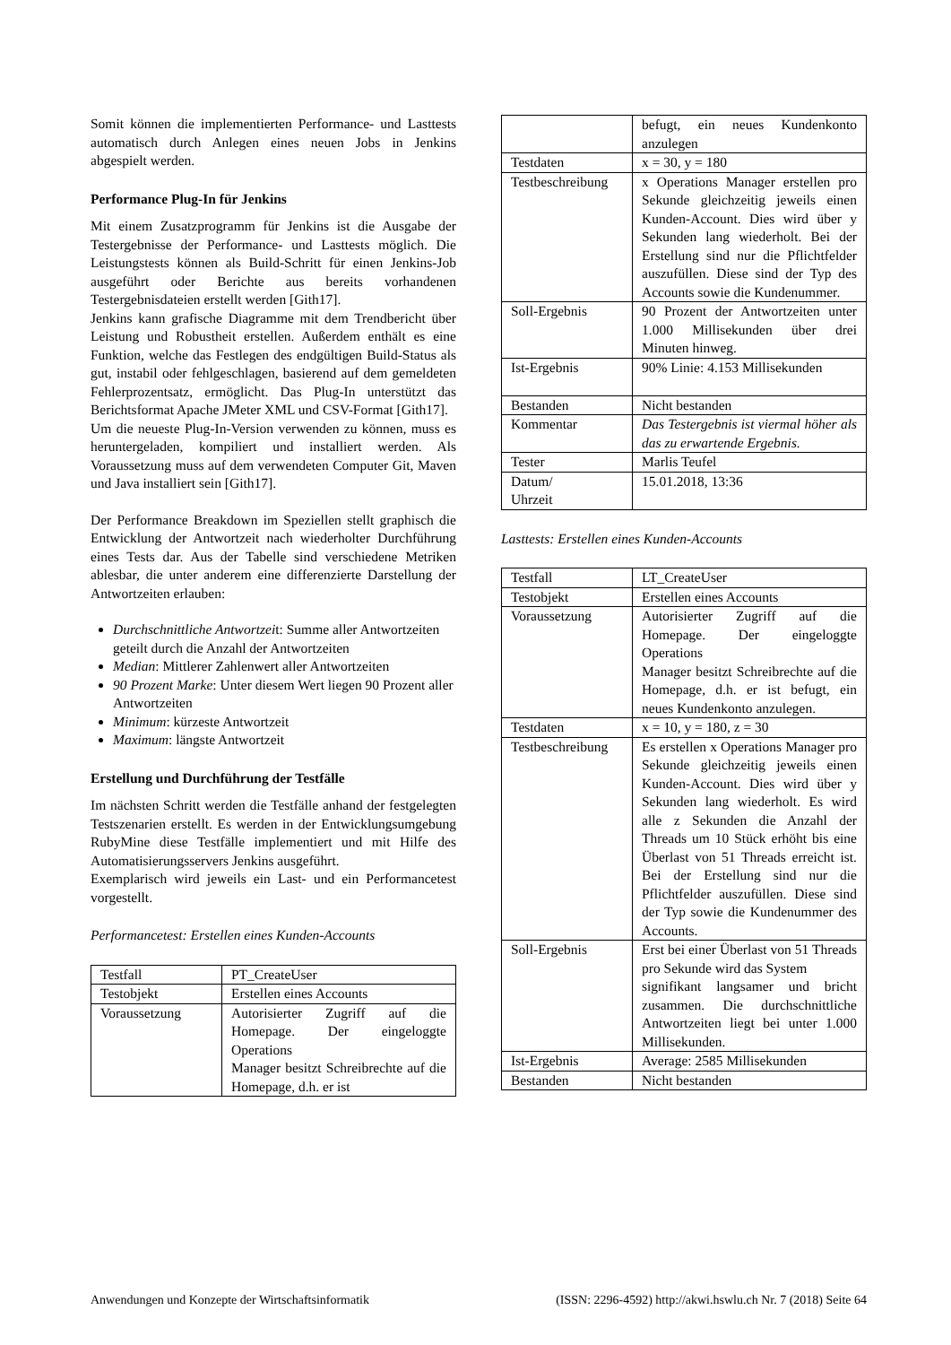Somit können die implementierten Performance- und Lasttests automatisch durch Anlegen eines neuen Jobs in Jenkins abgespielt werden.
Performance Plug-In für Jenkins
Mit einem Zusatzprogramm für Jenkins ist die Ausgabe der Testergebnisse der Performance- und Lasttests möglich. Die Leistungstests können als Build-Schritt für einen Jenkins-Job ausgeführt oder Berichte aus bereits vorhandenen Testergebnisdateien erstellt werden [Gith17].
Jenkins kann grafische Diagramme mit dem Trendbericht über Leistung und Robustheit erstellen. Außerdem enthält es eine Funktion, welche das Festlegen des endgültigen Build-Status als gut, instabil oder fehlgeschlagen, basierend auf dem gemeldeten Fehlerprozentsatz, ermöglicht. Das Plug-In unterstützt das Berichtsformat Apache JMeter XML und CSV-Format [Gith17].
Um die neueste Plug-In-Version verwenden zu können, muss es heruntergeladen, kompiliert und installiert werden. Als Voraussetzung muss auf dem verwendeten Computer Git, Maven und Java installiert sein [Gith17].
Der Performance Breakdown im Speziellen stellt graphisch die Entwicklung der Antwortzeit nach wiederholter Durchführung eines Tests dar. Aus der Tabelle sind verschiedene Metriken ablesbar, die unter anderem eine differenzierte Darstellung der Antwortzeiten erlauben:
Durchschnittliche Antwortzeit: Summe aller Antwortzeiten geteilt durch die Anzahl der Antwortzeiten
Median: Mittlerer Zahlenwert aller Antwortzeiten
90 Prozent Marke: Unter diesem Wert liegen 90 Prozent aller Antwortzeiten
Minimum: kürzeste Antwortzeit
Maximum: längste Antwortzeit
Erstellung und Durchführung der Testfälle
Im nächsten Schritt werden die Testfälle anhand der festgelegten Testszenarien erstellt. Es werden in der Entwicklungsumgebung RubyMine diese Testfälle implementiert und mit Hilfe des Automatisierungsservers Jenkins ausgeführt.
Exemplarisch wird jeweils ein Last- und ein Performancetest vorgestellt.
Performancetest: Erstellen eines Kunden-Accounts
| Testfall | PT_CreateUser |
| Testobjekt | Erstellen eines Accounts |
| Voraussetzung | Autorisierter Zugriff auf die Homepage. Der eingeloggte Operations Manager besitzt Schreibrechte auf die Homepage, d.h. er ist |
| | befugt, ein neues Kundenkonto anzulegen |
| Testdaten | x = 30, y = 180 |
| Testbeschreibung | x Operations Manager erstellen pro Sekunde gleichzeitig jeweils einen Kunden-Account. Dies wird über y Sekunden lang wiederholt. Bei der Erstellung sind nur die Pflichtfelder auszufüllen. Diese sind der Typ des Accounts sowie die Kundenummer. |
| Soll-Ergebnis | 90 Prozent der Antwortzeiten unter 1.000 Millisekunden über drei Minuten hinweg. |
| Ist-Ergebnis | 90% Linie: 4.153 Millisekunden |
| Bestanden | Nicht bestanden |
| Kommentar | Das Testergebnis ist viermal höher als das zu erwartende Ergebnis. |
| Tester | Marlis Teufel |
| Datum/ Uhrzeit | 15.01.2018, 13:36 |
Lasttests: Erstellen eines Kunden-Accounts
| Testfall | LT_CreateUser |
| Testobjekt | Erstellen eines Accounts |
| Voraussetzung | Autorisierter Zugriff auf die Homepage. Der eingeloggte Operations Manager besitzt Schreibrechte auf die Homepage, d.h. er ist befugt, ein neues Kundenkonto anzulegen. |
| Testdaten | x = 10, y = 180, z = 30 |
| Testbeschreibung | Es erstellen x Operations Manager pro Sekunde gleichzeitig jeweils einen Kunden-Account. Dies wird über y Sekunden lang wiederholt. Es wird alle z Sekunden die Anzahl der Threads um 10 Stück erhöht bis eine Überlast von 51 Threads erreicht ist. Bei der Erstellung sind nur die Pflichtfelder auszufüllen. Diese sind der Typ sowie die Kundenummer des Accounts. |
| Soll-Ergebnis | Erst bei einer Überlast von 51 Threads pro Sekunde wird das System signifikant langsamer und bricht zusammen. Die durchschnittliche Antwortzeiten liegt bei unter 1.000 Millisekunden. |
| Ist-Ergebnis | Average: 2585 Millisekunden |
| Bestanden | Nicht bestanden |
Anwendungen und Konzepte der Wirtschaftsinformatik (ISSN: 2296-4592) http://akwi.hswlu.ch Nr. 7 (2018) Seite 64